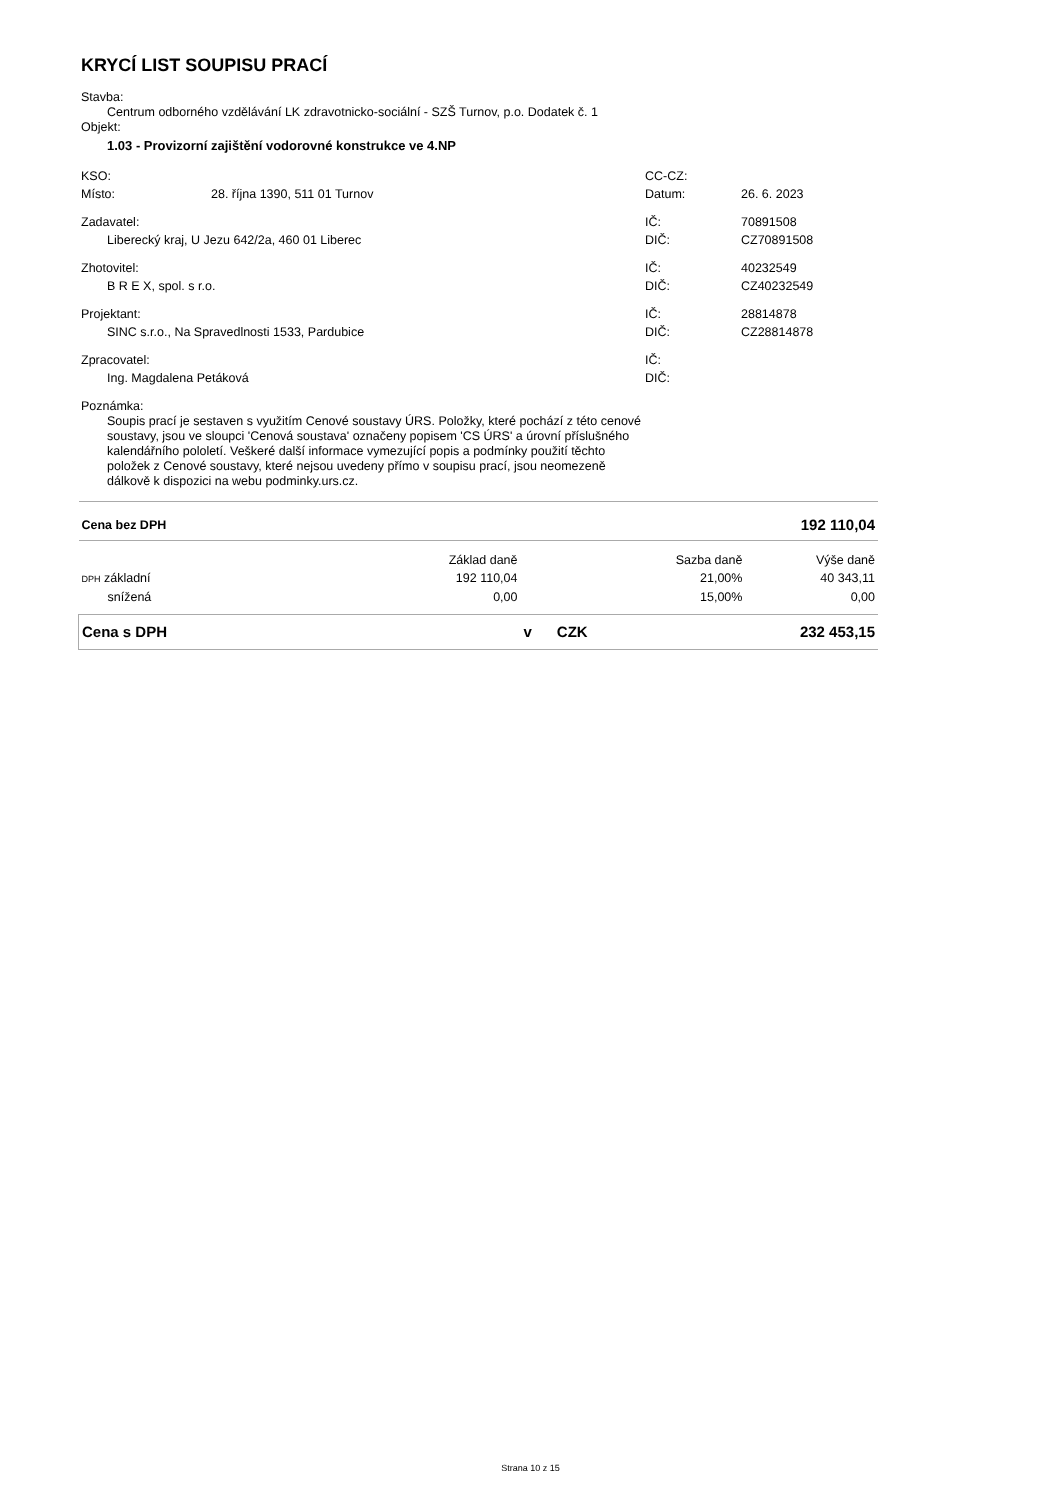KRYCÍ LIST SOUPISU PRACÍ
Stavba:
Centrum odborného vzdělávání LK zdravotnicko-sociální - SZŠ Turnov, p.o. Dodatek č. 1
Objekt:
1.03 - Provizorní zajištění vodorovné konstrukce ve 4.NP
| KSO: | | CC-CZ: | |
| Místo: | 28. října 1390, 511 01 Turnov | Datum: | 26. 6. 2023 |
| Zadavatel: | | IČ: | 70891508 |
| Liberecký kraj, U Jezu 642/2a, 460 01 Liberec | | DIČ: | CZ70891508 |
| Zhotovitel: | | IČ: | 40232549 |
| B R E X, spol. s r.o. | | DIČ: | CZ40232549 |
| Projektant: | | IČ: | 28814878 |
| SINC s.r.o., Na Spravedlnosti 1533, Pardubice | | DIČ: | CZ28814878 |
| Zpracovatel: | | IČ: | |
| Ing. Magdalena Petáková | | DIČ: | |
Poznámka:
Soupis prací je sestaven s využitím Cenové soustavy ÚRS. Položky, které pochází z této cenové soustavy, jsou ve sloupci 'Cenová soustava' označeny popisem 'CS ÚRS' a úrovní příslušného kalendářního pololetí. Veškeré další informace vymezující popis a podmínky použití těchto položek z Cenové soustavy, které nejsou uvedeny přímo v soupisu prací, jsou neomezeně dálkově k dispozici na webu podminky.urs.cz.
| Cena bez DPH | | | | 192 110,04 |
| | Základ daně | | Sazba daně | Výše daně |
| DPH základní | 192 110,04 | | 21,00% | 40 343,11 |
| snížená | 0,00 | | 15,00% | 0,00 |
| Cena s DPH | | v CZK | | 232 453,15 |
Strana 10 z 15